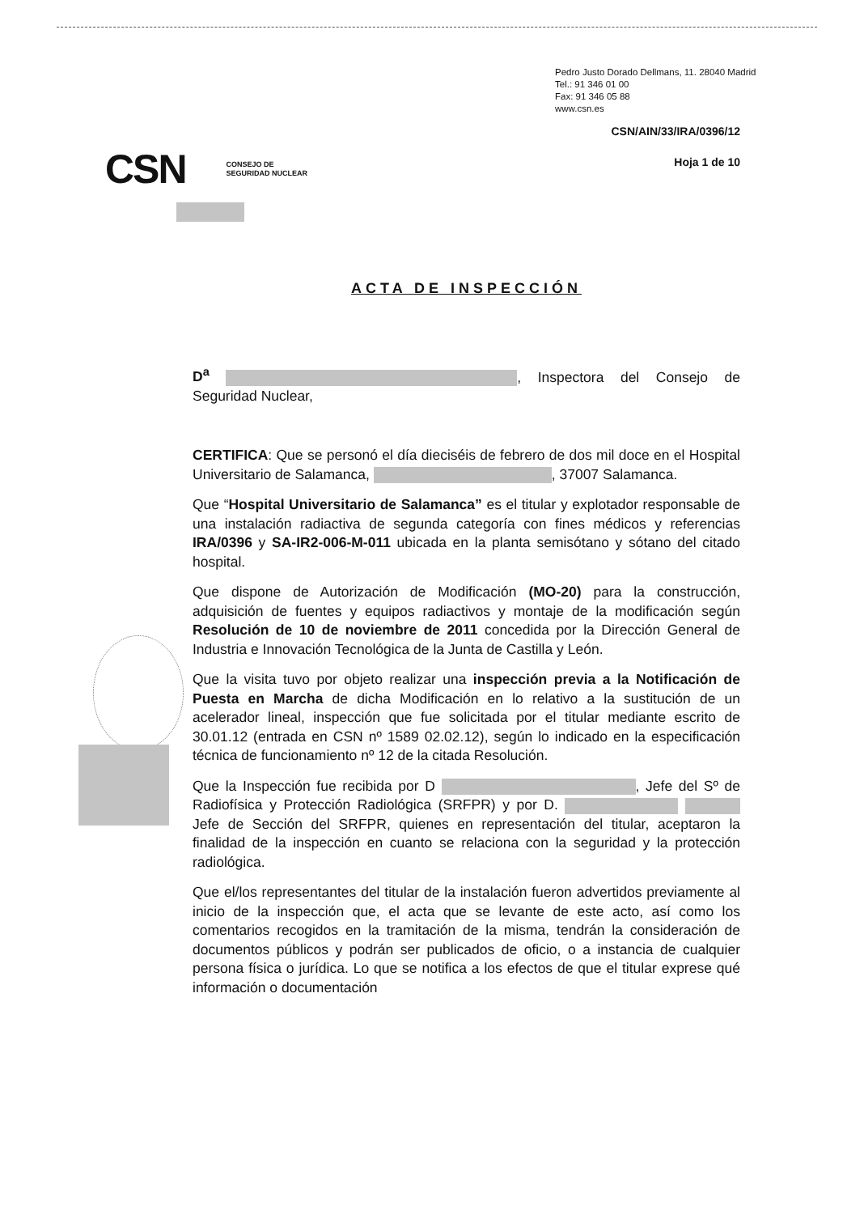Pedro Justo Dorado Dellmans, 11. 28040 Madrid
Tel.: 91 346 01 00
Fax: 91 346 05 88
www.csn.es
CSN/AIN/33/IRA/0396/12
Hoja 1 de 10
CSN CONSEJO DE
SEGURIDAD NUCLEAR
ACTA DE INSPECCIÓN
D<sup>a</sup> , Inspectora del Consejo de Seguridad Nuclear,
CERTIFICA: Que se personó el día dieciséis de febrero de dos mil doce en el Hospital Universitario de Salamanca, , 37007 Salamanca.
Que “Hospital Universitario de Salamanca” es el titular y explotador responsable de una instalación radiactiva de segunda categoría con fines médicos y referencias IRA/0396 y SA-IR2-006-M-011 ubicada en la planta semisótano y sótano del citado hospital.
Que dispone de Autorización de Modificación (MO-20) para la construcción, adquisición de fuentes y equipos radiactivos y montaje de la modificación según Resolución de 10 de noviembre de 2011 concedida por la Dirección General de Industria e Innovación Tecnológica de la Junta de Castilla y León.
Que la visita tuvo por objeto realizar una inspección previa a la Notificación de Puesta en Marcha de dicha Modificación en lo relativo a la sustitución de un acelerador lineal, inspección que fue solicitada por el titular mediante escrito de 30.01.12 (entrada en CSN nº 1589 02.02.12), según lo indicado en la especificación técnica de funcionamiento nº 12 de la citada Resolución.
Que la Inspección fue recibida por D , Jefe del Sº de Radiofísica y Protección Radiológica (SRFPR) y por D. Jefe de Sección del SRFPR, quienes en representación del titular, aceptaron la finalidad de la inspección en cuanto se relaciona con la seguridad y la protección radiológica.
Que el/los representantes del titular de la instalación fueron advertidos previamente al inicio de la inspección que, el acta que se levante de este acto, así como los comentarios recogidos en la tramitación de la misma, tendrán la consideración de documentos públicos y podrán ser publicados de oficio, o a instancia de cualquier persona física o jurídica. Lo que se notifica a los efectos de que el titular exprese qué información o documentación